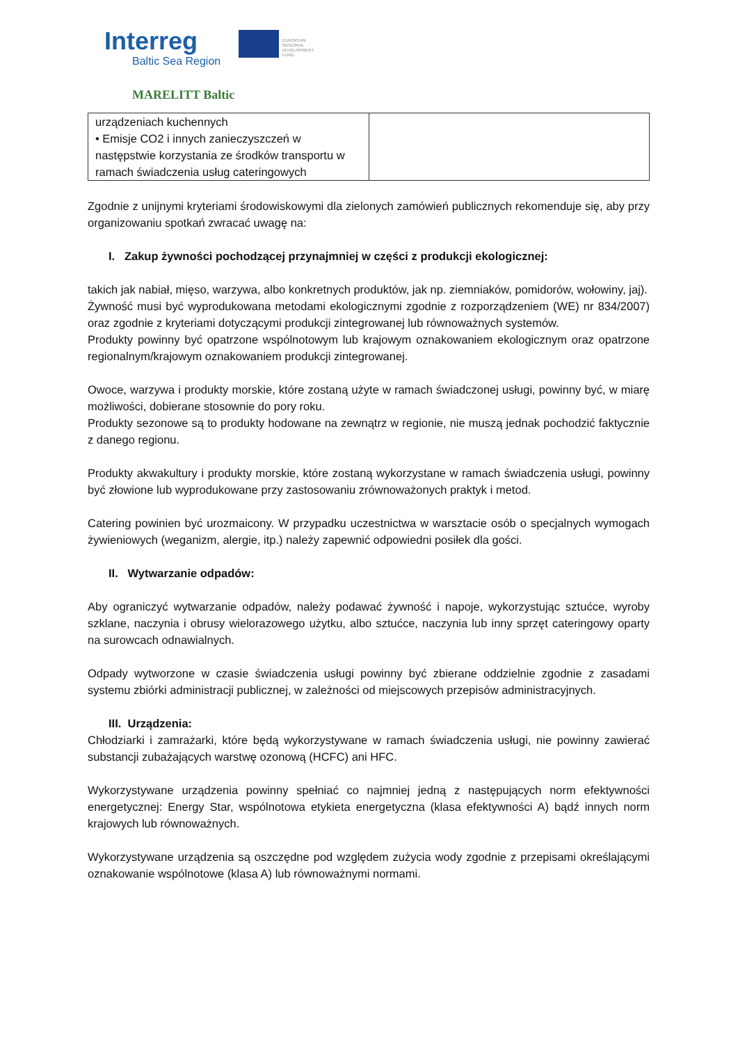Interreg
Baltic Sea Region
EUROPEAN
REGIONAL
DEVELOPMENT
FUND
MARELITT Baltic
| urządzeniach kuchennych • Emisje CO2 i innych zanieczyszczeń w następstwie korzystania ze środków transportu w ramach świadczenia usług cateringowych | |
Zgodnie z unijnymi kryteriami środowiskowymi dla zielonych zamówień publicznych rekomenduje się, aby przy organizowaniu spotkań zwracać uwagę na:
I. Zakup żywności pochodzącej przynajmniej w części z produkcji ekologicznej:
takich jak nabiał, mięso, warzywa, albo konkretnych produktów, jak np. ziemniaków, pomidorów, wołowiny, jaj).
Żywność musi być wyprodukowana metodami ekologicznymi zgodnie z rozporządzeniem (WE) nr 834/2007) oraz zgodnie z kryteriami dotyczącymi produkcji zintegrowanej lub równoważnych systemów.
Produkty powinny być opatrzone wspólnotowym lub krajowym oznakowaniem ekologicznym oraz opatrzone regionalnym/krajowym oznakowaniem produkcji zintegrowanej.
Owoce, warzywa i produkty morskie, które zostaną użyte w ramach świadczonej usługi, powinny być, w miarę możliwości, dobierane stosownie do pory roku.
Produkty sezonowe są to produkty hodowane na zewnątrz w regionie, nie muszą jednak pochodzić faktycznie z danego regionu.
Produkty akwakultury i produkty morskie, które zostaną wykorzystane w ramach świadczenia usługi, powinny być złowione lub wyprodukowane przy zastosowaniu zrównoważonych praktyk i metod.
Catering powinien być urozmaicony. W przypadku uczestnictwa w warsztacie osób o specjalnych wymogach żywieniowych (weganizm, alergie, itp.) należy zapewnić odpowiedni posiłek dla gości.
II. Wytwarzanie odpadów:
Aby ograniczyć wytwarzanie odpadów, należy podawać żywność i napoje, wykorzystując sztućce, wyroby szklane, naczynia i obrusy wielorazowego użytku, albo sztućce, naczynia lub inny sprzęt cateringowy oparty na surowcach odnawialnych.
Odpady wytworzone w czasie świadczenia usługi powinny być zbierane oddzielnie zgodnie z zasadami systemu zbiórki administracji publicznej, w zależności od miejscowych przepisów administracyjnych.
III. Urządzenia:
Chłodziarki i zamrażarki, które będą wykorzystywane w ramach świadczenia usługi, nie powinny zawierać substancji zubażających warstwę ozonową (HCFC) ani HFC.
Wykorzystywane urządzenia powinny spełniać co najmniej jedną z następujących norm efektywności energetycznej: Energy Star, wspólnotowa etykieta energetyczna (klasa efektywności A) bądź innych norm krajowych lub równoważnych.
Wykorzystywane urządzenia są oszczędne pod względem zużycia wody zgodnie z przepisami określającymi oznakowanie wspólnotowe (klasa A) lub równoważnymi normami.